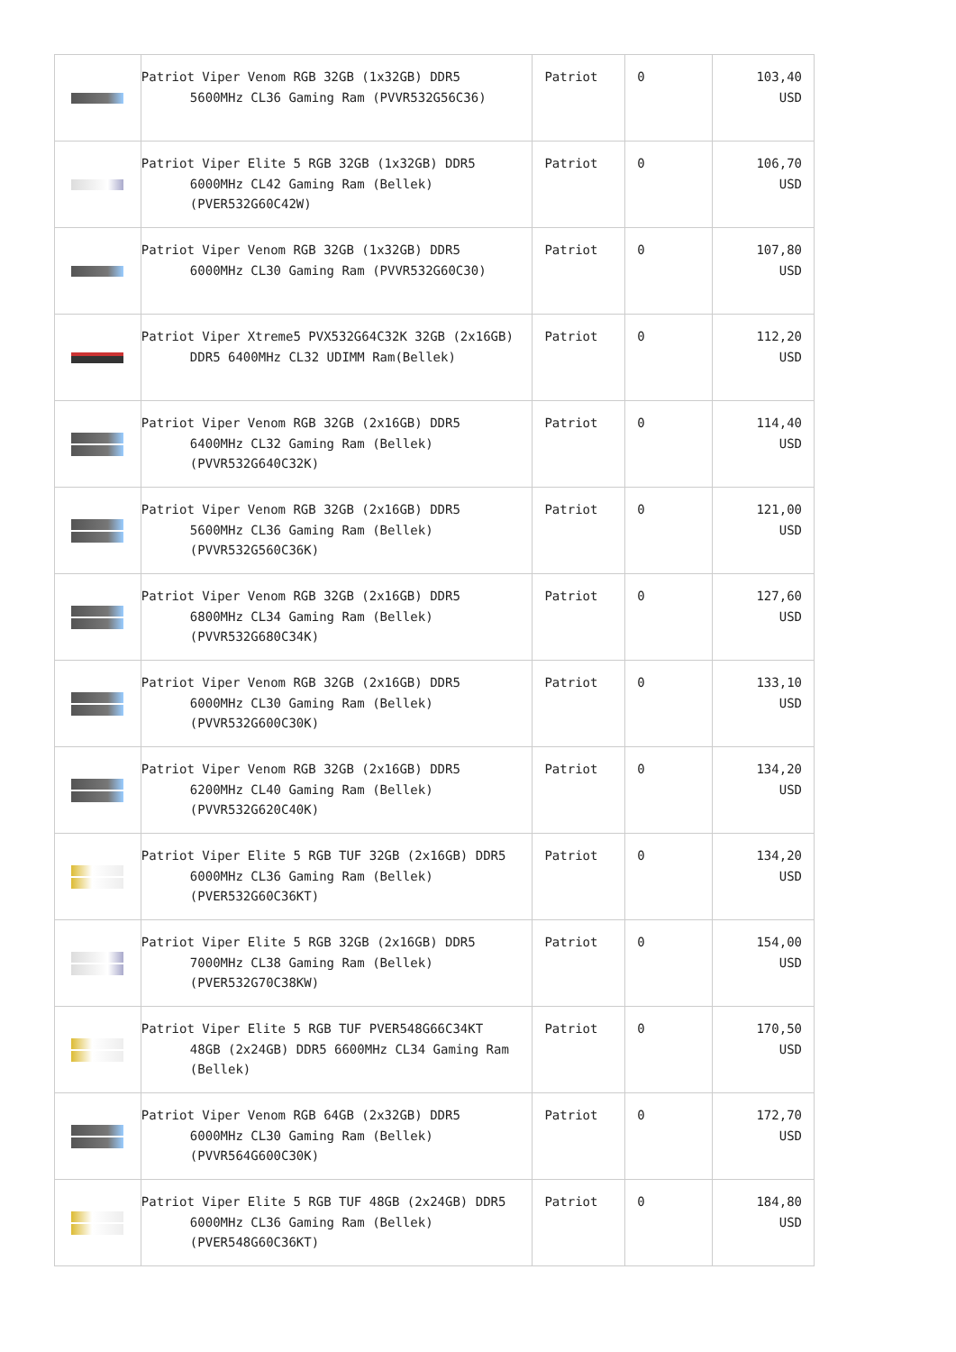| | Patriot Viper Venom RGB 32GB (1x32GB) DDR5 5600MHz CL36 Gaming Ram (PVVR532G56C36) | Patriot | 0 | 103,40 USD |
| | Patriot Viper Elite 5 RGB 32GB (1x32GB) DDR5 6000MHz CL42 Gaming Ram (Bellek) (PVER532G60C42W) | Patriot | 0 | 106,70 USD |
| | Patriot Viper Venom RGB 32GB (1x32GB) DDR5 6000MHz CL30 Gaming Ram (PVVR532G60C30) | Patriot | 0 | 107,80 USD |
| | Patriot Viper Xtreme5 PVX532G64C32K 32GB (2x16GB) DDR5 6400MHz CL32 UDIMM Ram(Bellek) | Patriot | 0 | 112,20 USD |
| | Patriot Viper Venom RGB 32GB (2x16GB) DDR5 6400MHz CL32 Gaming Ram (Bellek) (PVVR532G640C32K) | Patriot | 0 | 114,40 USD |
| | Patriot Viper Venom RGB 32GB (2x16GB) DDR5 5600MHz CL36 Gaming Ram (Bellek) (PVVR532G560C36K) | Patriot | 0 | 121,00 USD |
| | Patriot Viper Venom RGB 32GB (2x16GB) DDR5 6800MHz CL34 Gaming Ram (Bellek) (PVVR532G680C34K) | Patriot | 0 | 127,60 USD |
| | Patriot Viper Venom RGB 32GB (2x16GB) DDR5 6000MHz CL30 Gaming Ram (Bellek) (PVVR532G600C30K) | Patriot | 0 | 133,10 USD |
| | Patriot Viper Venom RGB 32GB (2x16GB) DDR5 6200MHz CL40 Gaming Ram (Bellek) (PVVR532G620C40K) | Patriot | 0 | 134,20 USD |
| | Patriot Viper Elite 5 RGB TUF 32GB (2x16GB) DDR5 6000MHz CL36 Gaming Ram (Bellek) (PVER532G60C36KT) | Patriot | 0 | 134,20 USD |
| | Patriot Viper Elite 5 RGB 32GB (2x16GB) DDR5 7000MHz CL38 Gaming Ram (Bellek) (PVER532G70C38KW) | Patriot | 0 | 154,00 USD |
| | Patriot Viper Elite 5 RGB TUF PVER548G66C34KT 48GB (2x24GB) DDR5 6600MHz CL34 Gaming Ram (Bellek) | Patriot | 0 | 170,50 USD |
| | Patriot Viper Venom RGB 64GB (2x32GB) DDR5 6000MHz CL30 Gaming Ram (Bellek) (PVVR564G600C30K) | Patriot | 0 | 172,70 USD |
| | Patriot Viper Elite 5 RGB TUF 48GB (2x24GB) DDR5 6000MHz CL36 Gaming Ram (Bellek) (PVER548G60C36KT) | Patriot | 0 | 184,80 USD |